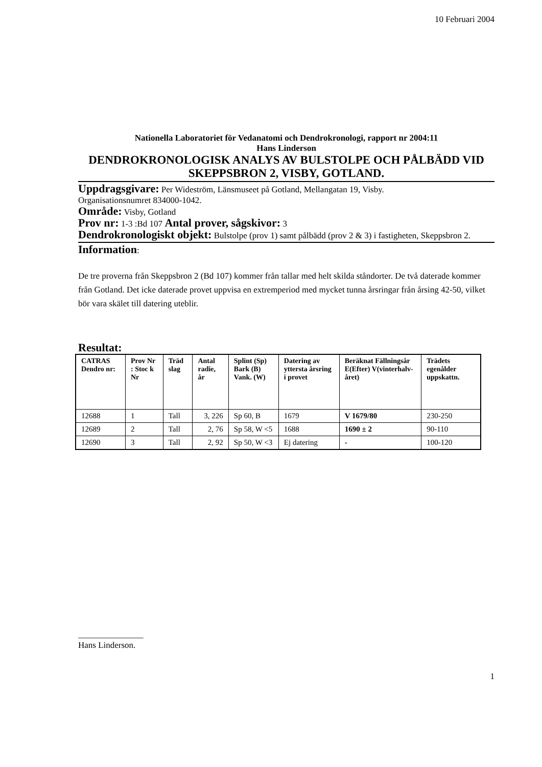10 Februari 2004
Nationella Laboratoriet för Vedanatomi och Dendrokronologi, rapport nr 2004:11
Hans Linderson
DENDROKRONOLOGISK ANALYS AV BULSTOLPE OCH PÅLBÄDD VID SKEPPSBRON 2, VISBY, GOTLAND.
Uppdragsgivare: Per Wideström, Länsmuseet på Gotland, Mellangatan 19, Visby.
Organisationsnumret 834000-1042.
Område: Visby, Gotland
Prov nr: 1-3 :Bd 107 Antal prover, sågskivor: 3
Dendrokronologiskt objekt: Bulstolpe (prov 1) samt pålbädd (prov 2 & 3) i fastigheten, Skeppsbron 2.
Information:
De tre proverna från Skeppsbron 2 (Bd 107) kommer från tallar med helt skilda ståndorter. De två daterade kommer från Gotland. Det icke daterade provet uppvisa en extremperiod med mycket tunna årsringar från årsing 42-50, vilket bör vara skälet till datering uteblir.
Resultat:
| CATRAS Dendro nr: | Prov Nr : Stoc k Nr | Träd slag | Antal radie, år | Splint (Sp) Bark (B) Vank. (W) | Datering av yttersta årsring i provet | Beräknat Fällningsår E(Efter) V(vinterhalv-året) | Trädets egenålder uppskattn. |
| --- | --- | --- | --- | --- | --- | --- | --- |
| 12688 | 1 | Tall | 3, 226 | Sp 60, B | 1679 | V 1679/80 | 230-250 |
| 12689 | 2 | Tall | 2, 76 | Sp 58, W <5 | 1688 | 1690 ± 2 | 90-110 |
| 12690 | 3 | Tall | 2, 92 | Sp 50, W <3 | Ej datering | - | 100-120 |
_______________
Hans Linderson.
1